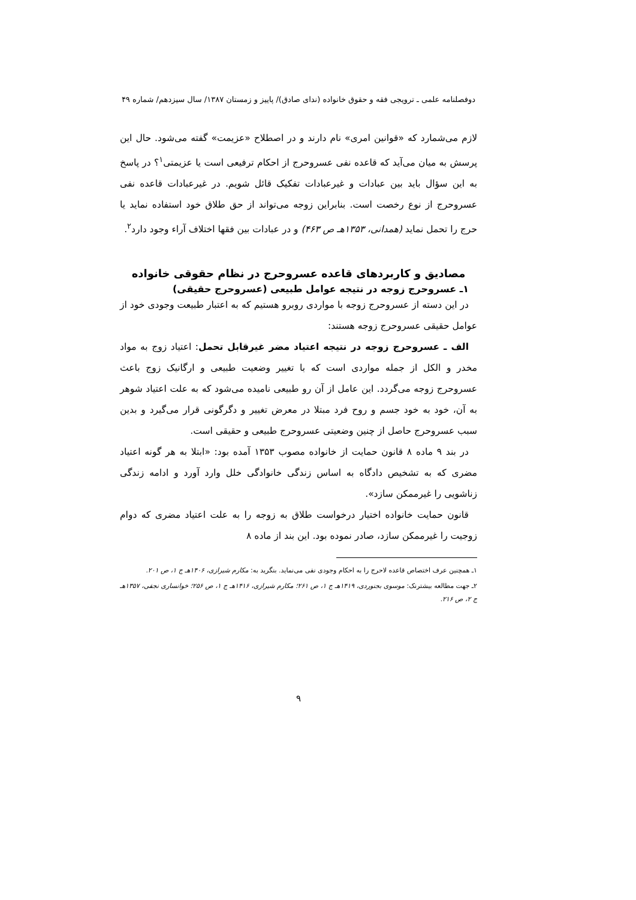دوفصلنامه علمی ـ ترویجی فقه و حقوق خانواده (ندای صادق)/ پاییز و زمستان ۱۳۸۷/ سال سیزدهم/ شماره ۴۹
لازم می‌شمارد که «قوانین امری» نام دارند و در اصطلاح «عزیمت» گفته می‌شود. حال این پرسش به میان می‌آید که قاعده نفی عسروحرج از احکام ترفیعی است یا عزیمتی<sup>۱</sup>؟ در پاسخ به این سؤال باید بین عبادات و غیرعبادات تفکیک قائل شویم. در غیرعبادات قاعده نفی عسروحرج از نوع رخصت است. بنابراین زوجه می‌تواند از حق طلاق خود استفاده نماید یا حرج را تحمل نماید (همدانی، ۱۳۵۳هـ ص ۴۶۳) و در عبادات بین فقها اختلاف آراء وجود دارد<sup>۲</sup>.
مصادیق و کاربردهای قاعده عسروحرج در نظام حقوقی خانواده
۱ـ عسروحرج زوجه در نتیجه عوامل طبیعی (عسروحرج حقیقی)
در این دسته از عسروحرج زوجه با مواردی روبرو هستیم که به اعتبار طبیعت وجودی خود از عوامل حقیقی عسروحرج زوجه هستند:
الف ـ عسروحرج زوجه در نتیجه اعتیاد مضر غیرقابل تحمل: اعتیاد زوج به مواد مخدر و الکل از جمله مواردی است که با تغییر وضعیت طبیعی و ارگانیک زوج باعث عسروحرج زوجه می‌گردد. این عامل از آن رو طبیعی نامیده می‌شود که به علت اعتیاد شوهر به آن، خود به خود جسم و روح فرد مبتلا در معرض تغییر و دگرگونی قرار می‌گیرد و بدین سبب عسروحرج حاصل از چنین وضعیتی عسروحرج طبیعی و حقیقی است.
در بند ۹ ماده ۸ قانون حمایت از خانواده مصوب ۱۳۵۳ آمده بود: «ابتلا به هر گونه اعتیاد مضری که به تشخیص دادگاه به اساس زندگی خانوادگی خلل وارد آورد و ادامه زندگی زناشویی را غیرممکن سازد».
قانون حمایت خانواده اختیار درخواست طلاق به زوجه را به علت اعتیاد مضری که دوام زوجیت را غیرممکن سازد، صادر نموده بود. این بند از ماده ۸
۱ـ همچنین عرف اختصاص قاعده لاحرج را به احکام وجودی نفی می‌نماید. بنگرید به: مکارم شیرازی، ۱۴۰۶هـ ج ۱، ص ۲۰۱.
۲ـ جهت مطالعه بیشترنک: موسوی بجنوردی، ۱۴۱۹هـ ج ۱، ص ۲۶۱؛ مکارم شیرازی، ۱۴۱۶هـ ج ۱، ص ۲۵۶؛ خوانساری نجفی، ۱۳۵۷هـ ج ۲، ص ۲۱۶.
۹